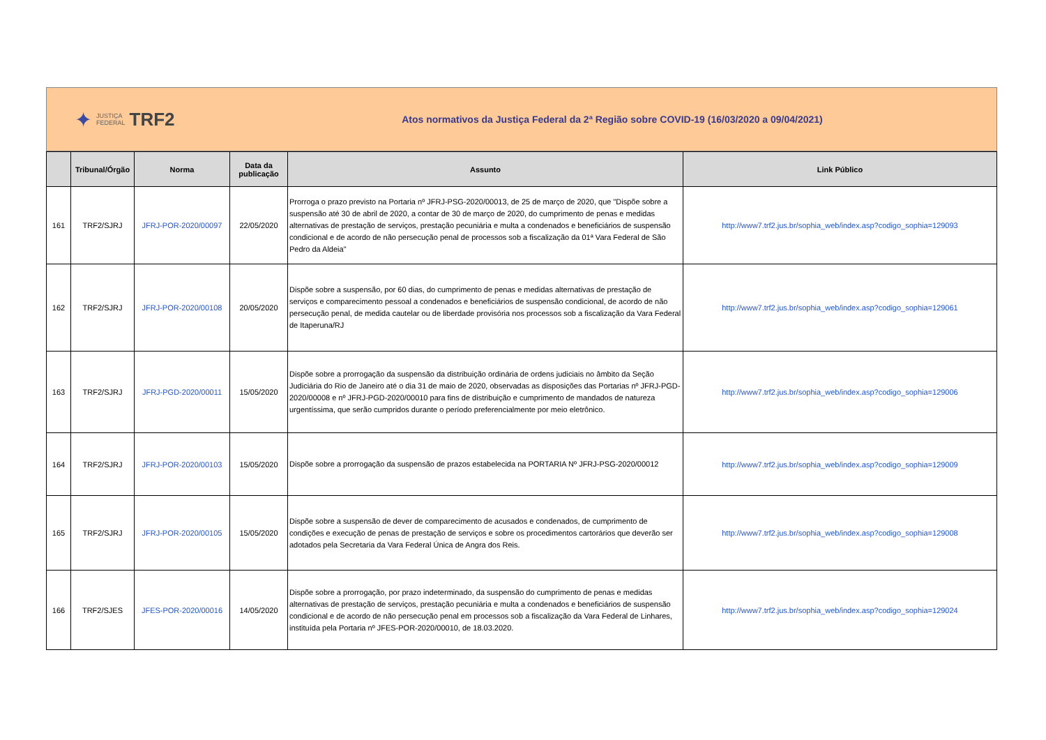✦ JUSTIÇA
FEDERAL TRF2
Atos normativos da Justiça Federal da 2ª Região sobre COVID-19 (16/03/2020 a 09/04/2021)
| | Tribunal/Órgão | Norma | Data da publicação | Assunto | Link Público |
| --- | --- | --- | --- | --- | --- |
| 161 | TRF2/SJRJ | JFRJ-POR-2020/00097 | 22/05/2020 | Prorroga o prazo previsto na Portaria nº JFRJ-PSG-2020/00013, de 25 de março de 2020, que "Dispõe sobre a suspensão até 30 de abril de 2020, a contar de 30 de março de 2020, do cumprimento de penas e medidas alternativas de prestação de serviços, prestação pecuniária e multa a condenados e beneficiários de suspensão condicional e de acordo de não persecução penal de processos sob a fiscalização da 01ª Vara Federal de São Pedro da Aldeia" | http://www7.trf2.jus.br/sophia_web/index.asp?codigo_sophia=129093 |
| 162 | TRF2/SJRJ | JFRJ-POR-2020/00108 | 20/05/2020 | Dispõe sobre a suspensão, por 60 dias, do cumprimento de penas e medidas alternativas de prestação de serviços e comparecimento pessoal a condenados e beneficiários de suspensão condicional, de acordo de não persecução penal, de medida cautelar ou de liberdade provisória nos processos sob a fiscalização da Vara Federal de Itaperuna/RJ | http://www7.trf2.jus.br/sophia_web/index.asp?codigo_sophia=129061 |
| 163 | TRF2/SJRJ | JFRJ-PGD-2020/00011 | 15/05/2020 | Dispõe sobre a prorrogação da suspensão da distribuição ordinária de ordens judiciais no âmbito da Seção Judiciária do Rio de Janeiro até o dia 31 de maio de 2020, observadas as disposições das Portarias nº JFRJ-PGD-2020/00008 e nº JFRJ-PGD-2020/00010 para fins de distribuição e cumprimento de mandados de natureza urgentíssima, que serão cumpridos durante o período preferencialmente por meio eletrônico. | http://www7.trf2.jus.br/sophia_web/index.asp?codigo_sophia=129006 |
| 164 | TRF2/SJRJ | JFRJ-POR-2020/00103 | 15/05/2020 | Dispõe sobre a prorrogação da suspensão de prazos estabelecida na PORTARIA Nº JFRJ-PSG-2020/00012 | http://www7.trf2.jus.br/sophia_web/index.asp?codigo_sophia=129009 |
| 165 | TRF2/SJRJ | JFRJ-POR-2020/00105 | 15/05/2020 | Dispõe sobre a suspensão de dever de comparecimento de acusados e condenados, de cumprimento de condições e execução de penas de prestação de serviços e sobre os procedimentos cartorários que deverão ser adotados pela Secretaria da Vara Federal Única de Angra dos Reis. | http://www7.trf2.jus.br/sophia_web/index.asp?codigo_sophia=129008 |
| 166 | TRF2/SJES | JFES-POR-2020/00016 | 14/05/2020 | Dispõe sobre a prorrogação, por prazo indeterminado, da suspensão do cumprimento de penas e medidas alternativas de prestação de serviços, prestação pecuniária e multa a condenados e beneficiários de suspensão condicional e de acordo de não persecução penal em processos sob a fiscalização da Vara Federal de Linhares, instituída pela Portaria nº JFES-POR-2020/00010, de 18.03.2020. | http://www7.trf2.jus.br/sophia_web/index.asp?codigo_sophia=129024 |